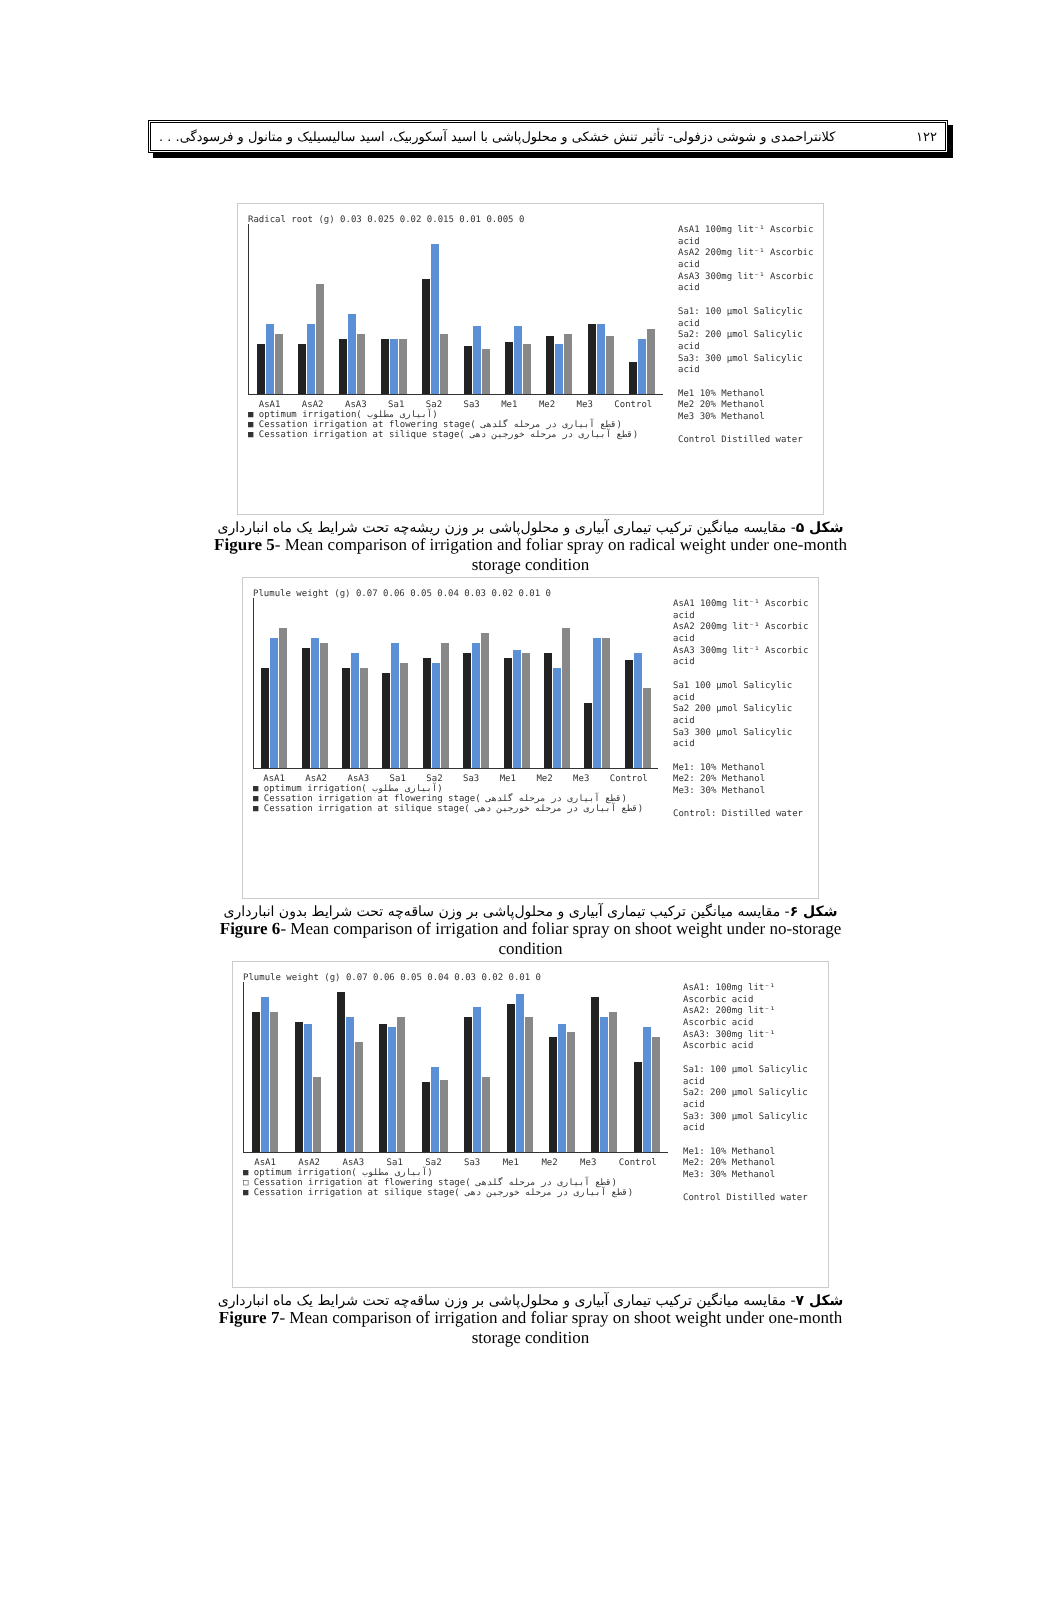۱۲۲ کلانتراحمدی و شوشی دزفولی- تأثیر تنش خشکی و محلول‌پاشی با اسید آسکوربیک، اسید سالیسیلیک و متانول و فرسودگی. . .
Radical root (g) 0.03 0.025 0.02 0.015 0.01 0.005 0
AsA1 AsA2 AsA3 Sa1 Sa2 Sa3 Me1 Me2 Me3 Control
■ optimum irrigation( آبیاری مطلوب)
■ Cessation irrigation at flowering stage( قطع آبیاری در مرحله گلدهی)
■ Cessation irrigation at silique stage( قطع آبیاری در مرحله خورجین دهی)
AsA1 100mg lit⁻¹ Ascorbic acid
AsA2 200mg lit⁻¹ Ascorbic acid
AsA3 300mg lit⁻¹ Ascorbic acid
Sa1: 100 µmol Salicylic acid
Sa2: 200 µmol Salicylic acid
Sa3: 300 µmol Salicylic acid
Me1 10% Methanol
Me2 20% Methanol
Me3 30% Methanol
Control Distilled water
شکل ۵- مقایسه میانگین ترکیب تیماری آبیاری و محلول‌پاشی بر وزن ریشه‌چه تحت شرایط یک ماه انبارداری
Figure 5- Mean comparison of irrigation and foliar spray on radical weight under one-month
storage condition
Plumule weight (g) 0.07 0.06 0.05 0.04 0.03 0.02 0.01 0
AsA1 AsA2 AsA3 Sa1 Sa2 Sa3 Me1 Me2 Me3 Control
■ optimum irrigation( آبیاری مطلوب)
■ Cessation irrigation at flowering stage( قطع آبیاری در مرحله گلدهی)
■ Cessation irrigation at silique stage( قطع آبیاری در مرحله خورجین دهی)
AsA1 100mg lit⁻¹ Ascorbic acid
AsA2 200mg lit⁻¹ Ascorbic acid
AsA3 300mg lit⁻¹ Ascorbic acid
Sa1 100 µmol Salicylic acid
Sa2 200 µmol Salicylic acid
Sa3 300 µmol Salicylic acid
Me1: 10% Methanol
Me2: 20% Methanol
Me3: 30% Methanol
Control: Distilled water
شکل ۶- مقایسه میانگین ترکیب تیماری آبیاری و محلول‌پاشی بر وزن ساقه‌چه تحت شرایط بدون انبارداری
Figure 6- Mean comparison of irrigation and foliar spray on shoot weight under no-storage
condition
Plumule weight (g) 0.07 0.06 0.05 0.04 0.03 0.02 0.01 0
AsA1 AsA2 AsA3 Sa1 Sa2 Sa3 Me1 Me2 Me3 Control
■ optimum irrigation( آبیاری مطلوب)
□ Cessation irrigation at flowering stage( قطع آبیاری در مرحله گلدهی)
■ Cessation irrigation at silique stage( قطع آبیاری در مرحله خورجین دهی)
AsA1: 100mg lit⁻¹ Ascorbic acid
AsA2: 200mg lit⁻¹ Ascorbic acid
AsA3: 300mg lit⁻¹ Ascorbic acid
Sa1: 100 µmol Salicylic acid
Sa2: 200 µmol Salicylic acid
Sa3: 300 µmol Salicylic acid
Me1: 10% Methanol
Me2: 20% Methanol
Me3: 30% Methanol
Control Distilled water
شکل ۷- مقایسه میانگین ترکیب تیماری آبیاری و محلول‌پاشی بر وزن ساقه‌چه تحت شرایط یک ماه انبارداری
Figure 7- Mean comparison of irrigation and foliar spray on shoot weight under one-month
storage condition